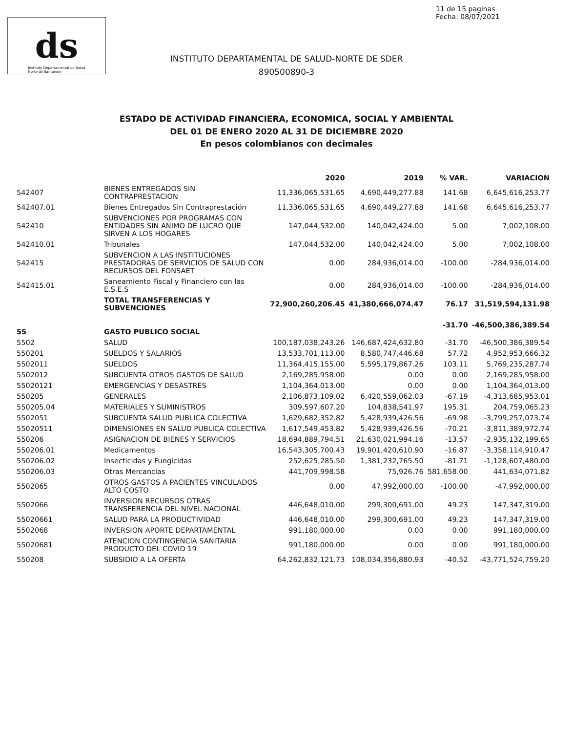ds
Instituto Departamental de Salud
Norte de Santander
11 de 15 paginas
Fecha: 08/07/2021
INSTITUTO DEPARTAMENTAL DE SALUD-NORTE DE SDER
890500890-3
ESTADO DE ACTIVIDAD FINANCIERA, ECONOMICA, SOCIAL Y AMBIENTAL
DEL 01 DE ENERO 2020 AL 31 DE DICIEMBRE 2020
En pesos colombianos con decimales
| | | 2020 | 2019 | % VAR. | VARIACION |
| --- | --- | --- | --- | --- | --- |
| 542407 | BIENES ENTREGADOS SIN CONTRAPRESTACION | 11,336,065,531.65 | 4,690,449,277.88 | 141.68 | 6,645,616,253.77 |
| 542407.01 | Bienes Entregados Sin Contraprestación | 11,336,065,531.65 | 4,690,449,277.88 | 141.68 | 6,645,616,253.77 |
| 542410 | SUBVENCIONES POR PROGRAMAS CON ENTIDADES SIN ANIMO DE LUCRO QUE SIRVEN A LOS HOGARES | 147,044,532.00 | 140,042,424.00 | 5.00 | 7,002,108.00 |
| 542410.01 | Tribunales | 147,044,532.00 | 140,042,424.00 | 5.00 | 7,002,108.00 |
| 542415 | SUBVENCION A LAS INSTITUCIONES PRESTADORAS DE SERVICIOS DE SALUD CON RECURSOS DEL FONSAET | 0.00 | 284,936,014.00 | -100.00 | -284,936,014.00 |
| 542415.01 | Saneamiento Fiscal y Financiero con las E.S.E.S | 0.00 | 284,936,014.00 | -100.00 | -284,936,014.00 |
| | TOTAL TRANSFERENCIAS Y SUBVENCIONES | 72,900,260,206.45 | 41,380,666,074.47 | 76.17 | 31,519,594,131.98 |
| 55 | GASTO PUBLICO SOCIAL | | | -31.70 | -46,500,386,389.54 |
| 5502 | SALUD | 100,187,038,243.26 | 146,687,424,632.80 | -31.70 | -46,500,386,389.54 |
| 550201 | SUELDOS Y SALARIOS | 13,533,701,113.00 | 8,580,747,446.68 | 57.72 | 4,952,953,666.32 |
| 5502011 | SUELDOS | 11,364,415,155.00 | 5,595,179,867.26 | 103.11 | 5,769,235,287.74 |
| 5502012 | SUBCUENTA OTROS GASTOS DE SALUD | 2,169,285,958.00 | 0.00 | 0.00 | 2,169,285,958.00 |
| 55020121 | EMERGENCIAS Y DESASTRES | 1,104,364,013.00 | 0.00 | 0.00 | 1,104,364,013.00 |
| 550205 | GENERALES | 2,106,873,109.02 | 6,420,559,062.03 | -67.19 | -4,313,685,953.01 |
| 550205.04 | MATERIALES Y SUMINISTROS | 309,597,607.20 | 104,838,541.97 | 195.31 | 204,759,065.23 |
| 5502051 | SUBCUENTA SALUD PUBLICA COLECTIVA | 1,629,682,352.82 | 5,428,939,426.56 | -69.98 | -3,799,257,073.74 |
| 55020511 | DIMENSIONES EN SALUD PUBLICA COLECTIVA | 1,617,549,453.82 | 5,428,939,426.56 | -70.21 | -3,811,389,972.74 |
| 550206 | ASIGNACION DE BIENES Y SERVICIOS | 18,694,889,794.51 | 21,630,021,994.16 | -13.57 | -2,935,132,199.65 |
| 550206.01 | Medicamentos | 16,543,305,700.43 | 19,901,420,610.90 | -16.87 | -3,358,114,910.47 |
| 550206.02 | Insecticidas y Fungicidas | 252,625,285.50 | 1,381,232,765.50 | -81.71 | -1,128,607,480.00 |
| 550206.03 | Otras Mercancías | 441,709,998.58 | 75,926.76 | 581,658.00 | 441,634,071.82 |
| 5502065 | OTROS GASTOS A PACIENTES VINCULADOS ALTO COSTO | 0.00 | 47,992,000.00 | -100.00 | -47,992,000.00 |
| 5502066 | INVERSION RECURSOS OTRAS TRANSFERENCIA DEL NIVEL NACIONAL | 446,648,010.00 | 299,300,691.00 | 49.23 | 147,347,319.00 |
| 55020661 | SALUD PARA LA PRODUCTIVIDAD | 446,648,010.00 | 299,300,691.00 | 49.23 | 147,347,319.00 |
| 5502068 | INVERSION APORTE DEPARTAMENTAL | 991,180,000.00 | 0.00 | 0.00 | 991,180,000.00 |
| 55020681 | ATENCION CONTINGENCIA SANITARIA PRODUCTO DEL COVID 19 | 991,180,000.00 | 0.00 | 0.00 | 991,180,000.00 |
| 550208 | SUBSIDIO A LA OFERTA | 64,262,832,121.73 | 108,034,356,880.93 | -40.52 | -43,771,524,759.20 |